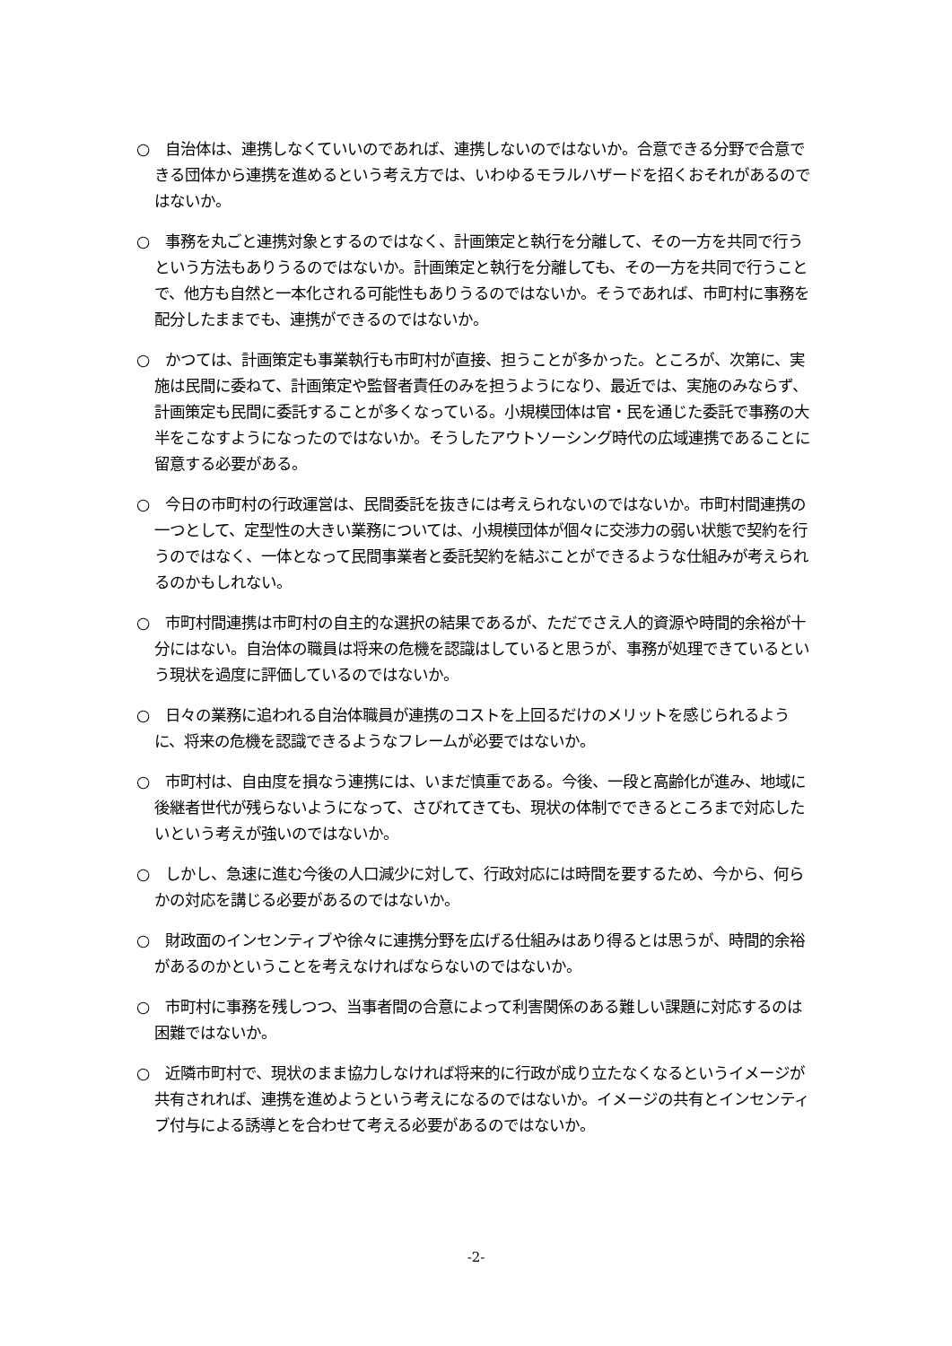○　自治体は、連携しなくていいのであれば、連携しないのではないか。合意できる分野で合意できる団体から連携を進めるという考え方では、いわゆるモラルハザードを招くおそれがあるのではないか。
○　事務を丸ごと連携対象とするのではなく、計画策定と執行を分離して、その一方を共同で行うという方法もありうるのではないか。計画策定と執行を分離しても、その一方を共同で行うことで、他方も自然と一本化される可能性もありうるのではないか。そうであれば、市町村に事務を配分したままでも、連携ができるのではないか。
○　かつては、計画策定も事業執行も市町村が直接、担うことが多かった。ところが、次第に、実施は民間に委ねて、計画策定や監督者責任のみを担うようになり、最近では、実施のみならず、計画策定も民間に委託することが多くなっている。小規模団体は官・民を通じた委託で事務の大半をこなすようになったのではないか。そうしたアウトソーシング時代の広域連携であることに留意する必要がある。
○　今日の市町村の行政運営は、民間委託を抜きには考えられないのではないか。市町村間連携の一つとして、定型性の大きい業務については、小規模団体が個々に交渉力の弱い状態で契約を行うのではなく、一体となって民間事業者と委託契約を結ぶことができるような仕組みが考えられるのかもしれない。
○　市町村間連携は市町村の自主的な選択の結果であるが、ただでさえ人的資源や時間的余裕が十分にはない。自治体の職員は将来の危機を認識はしていると思うが、事務が処理できているという現状を過度に評価しているのではないか。
○　日々の業務に追われる自治体職員が連携のコストを上回るだけのメリットを感じられるように、将来の危機を認識できるようなフレームが必要ではないか。
○　市町村は、自由度を損なう連携には、いまだ慎重である。今後、一段と高齢化が進み、地域に後継者世代が残らないようになって、さびれてきても、現状の体制でできるところまで対応したいという考えが強いのではないか。
○　しかし、急速に進む今後の人口減少に対して、行政対応には時間を要するため、今から、何らかの対応を講じる必要があるのではないか。
○　財政面のインセンティブや徐々に連携分野を広げる仕組みはあり得るとは思うが、時間的余裕があるのかということを考えなければならないのではないか。
○　市町村に事務を残しつつ、当事者間の合意によって利害関係のある難しい課題に対応するのは困難ではないか。
○　近隣市町村で、現状のまま協力しなければ将来的に行政が成り立たなくなるというイメージが共有されれば、連携を進めようという考えになるのではないか。イメージの共有とインセンティブ付与による誘導とを合わせて考える必要があるのではないか。
-2-